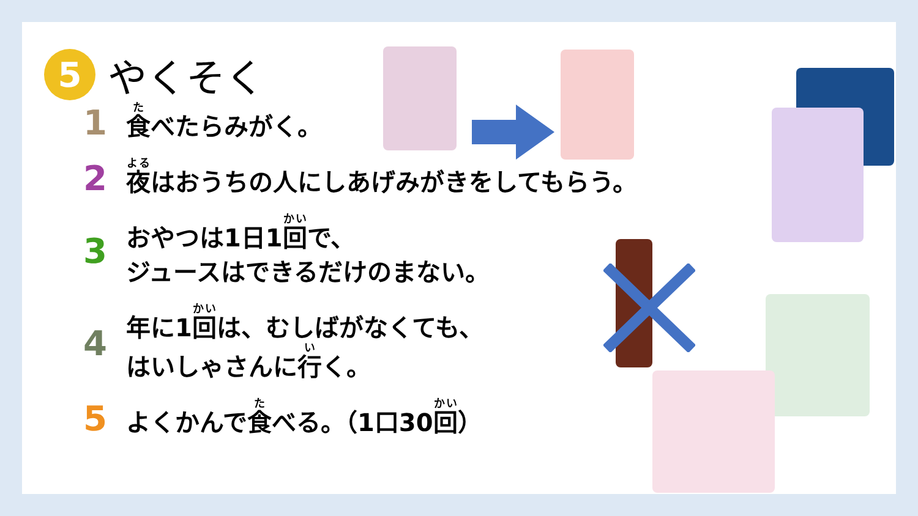5
やくそく
1
食べたらみがく。
2
夜はおうちの人にしあげみがきをしてもらう。
3
おやつは1日1回で、
ジュースはできるだけのまない。
4
年に1回は、むしばがなくても、
はいしゃさんに行く。
5
よくかんで食べる。（1口30回）